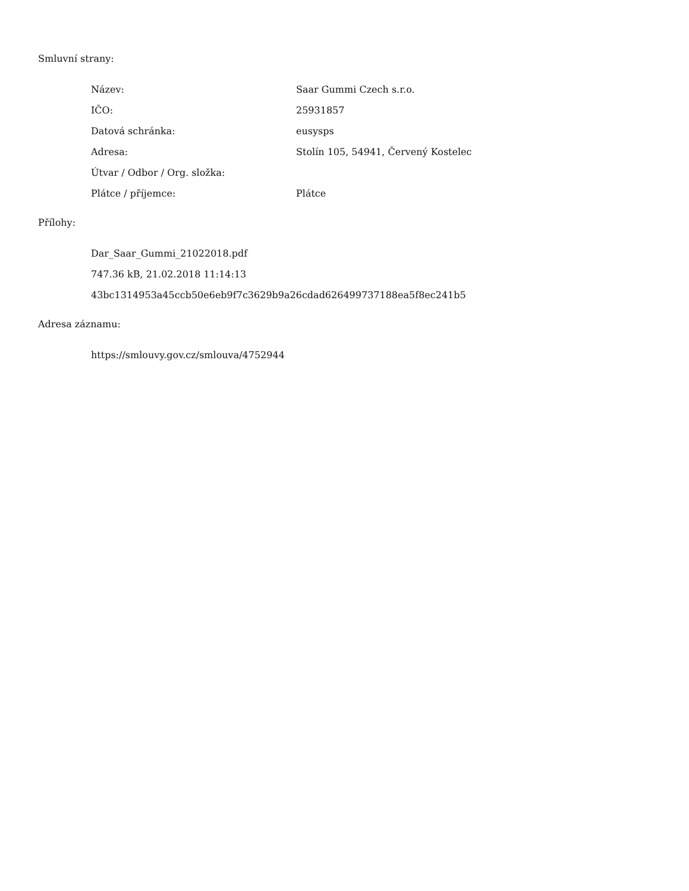Smluvní strany:
| Název: | Saar Gummi Czech s.r.o. |
| IČO: | 25931857 |
| Datová schránka: | eusysps |
| Adresa: | Stolín 105, 54941, Červený Kostelec |
| Útvar / Odbor / Org. složka: | |
| Plátce / příjemce: | Plátce |
Přílohy:
Dar_Saar_Gummi_21022018.pdf
747.36 kB, 21.02.2018 11:14:13
43bc1314953a45ccb50e6eb9f7c3629b9a26cdad626499737188ea5f8ec241b5
Adresa záznamu:
https://smlouvy.gov.cz/smlouva/4752944